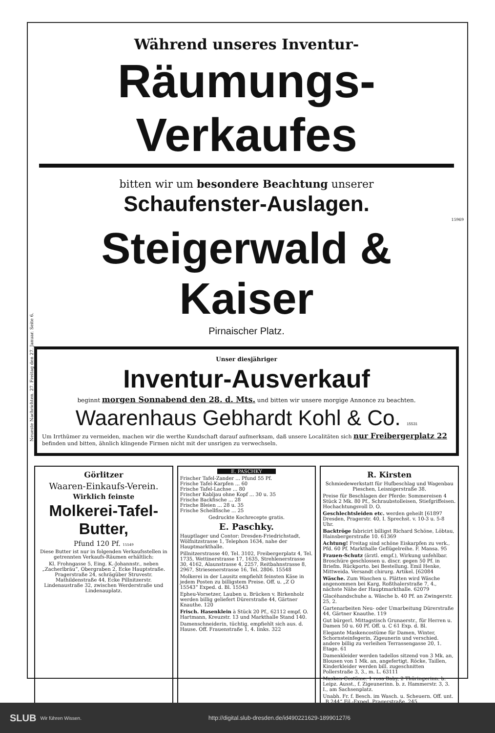Neueste Nachrichten. 27. Freitag den 27. Januar. Seite 6.
Während unseres Inventur-
Räumungs-Verkaufes
bitten wir um besondere Beachtung unserer
Schaufenster-Auslagen.
15969
Steigerwald & Kaiser
Pirnaischer Platz.
Unser diesjähriger
Inventur-Ausverkauf
beginnt morgen Sonnabend den 28. d. Mts. und bitten wir unsere morgige Annonce zu beachten.
Waarenhaus Gebhardt Kohl & Co. 15531
Um Irrthümer zu vermeiden, machen wir die werthe Kundschaft darauf aufmerksam, daß unsere Localitäten sich nur Freibergerplatz 22 befinden und bitten, ähnlich klingende Firmen nicht mit der unsrigen zu verwechseln.
Görlitzer
Waaren-Einkaufs-Verein.
Wirklich feinste
Molkerei-Tafel-Butter,
Pfund 120 Pf. 15549
Diese Butter ist nur in folgenden Verkaufsstellen in getrennten Verkaufs-Räumen erhältlich:
Kl. Frohngasse 5, Eing. K.-Johannstr., neben „Zacherlbräu“, Obergraben 2, Ecke Hauptstraße. Pragerstraße 24, schrägüber Struvestr. Mathildenstraße 44, Ecke Pillnitzerstr. Lindenaustraße 32, zwischen Werderstraße und Lindenauplatz.
E. PASCHKY
Frischer Tafel-Zander ... Pfund 55 Pf.
Frische Tafel-Karpfen ... 60
Frische Tafel-Lachse ... 80
Frischer Kabljau ohne Kopf ... 30 u. 35
Frische Backfische ... 28
Frische Bleien ... 28 u. 35
Frische Schellfische ... 25
Gedruckte Kochrecepte gratis.
E. Paschky.
Hauptlager und Contor: Dresden-Friedrichstadt, Wölfnitzstrasse 1, Telephon 1634, nahe der Hauptmarkthalle.
Pillnitzerstrasse 40, Tel. 3102, Freibergerplatz 4, Tel. 1735, Wettinerstrasse 17, 1635, Strehlenerstrasse 30, 4162, Alaunstrasse 4, 2257, Reitbahnstrasse 8, 2967, Striesenerstrasse 16, Tel. 2806. 15548
Molkerei in der Lausitz empfiehlt feinsten Käse in jedem Posten zu billigstem Preise. Off. u. „Z O 15543“ Exped. d. Bl. 15543
Epheu-Vorsetzer, Lauben u. Brücken v. Birkenholz werden billig geliefert Dürerstraße 44, Gärtner Knauthe. 120
Frisch. Hasenklein à Stück 20 Pf., 62112 empf. O. Hartmann, Kreuzstr. 13 und Markthalle Stand 140.
Damenschneiderin, tüchtig, empfiehlt sich aus. d. Hause. Off. Frauenstraße 1, 4. links. 322
R. Kirsten
Schmiedewerkstatt für Hufbeschlag und Wagenbau Pieschen, Leisnigerstraße 38.
Preise für Beschlagen der Pferde: Sommereisen 4 Stück 2 Mk. 80 Pf., Schraubstolleisen, Stiefgriffeisen. Hochachtungsvoll D. O.
Geschlechtsleiden etc. werden geheilt [61897 Dresden, Pragerstr. 40, I. Sprechst. v. 10-3 u. 5-8 Uhr.
Backtröge fabricirt billigst Richard Schöne, Löbtau, Hainsbergerstraße 10. 61369
Achtung! Freitag sind schöne Eiskarpfen zu verk., Pfd. 60 Pf. Markthalle Geflügelreihe. F. Mansa. 95
Frauen-Schutz (ärztl. empf.), Wirkung unfehlbar. Broschüre geschlossen u. discr. gegen 50 Pf. in Briefm. Rückporto. bei Bestellung. Emil Henke, Mittweida. Versandt chirurg. Artikel. [62084
Wäsche. Zum Waschen u. Plätten wird Wäsche angenommen bei Karg, Roßthalerstraße 7, 4., nächste Nähe der Hauptmarkthalle. 62079
Glacéhandschuhe a. Wäsche b. 40 Pf. an Zwingerstr. 25, 2.
Gartenarbeiten Neu- oder Umarbeitung Dürerstraße 44, Gärtner Knauthe. 119
Gut bürgerl. Mittagstisch Grunaerstr., für Herren u. Damen 50 u. 60 Pf. Off. u. C 61 Exp. d. Bl.
Elegante Maskencostüme für Damen, Winter, Schornsteinfegerin, Zigeunerin und verschied. andere billig zu verleihen Terrassengasse 20, 1. Etage. 61
Damenkleider werden tadellos sitzend von 3 Mk. an, Blousen von 1 Mk. an, angefertigt. Röcke, Taillen, Kinderkleider werden bill. zugeschnitten Pollerstraße 3, 3., m. L. 63111
Masken-Costüme. 1 rosa Baby, 2 Thüringerinn. b. Leipz. Ausst., f. Zigeunerinn. b. z. Hammerstr. 3, 3. I., am Sachsenplatz.
Unabh. Fr. f. Besch. im Wasch. u. Scheuern. Off. unt. „B 244“ Fil.-Exped. Pragerstraße. 245
SLUB Wir führen Wissen. http://digital.slub-dresden.de/id490221629-18990127/6